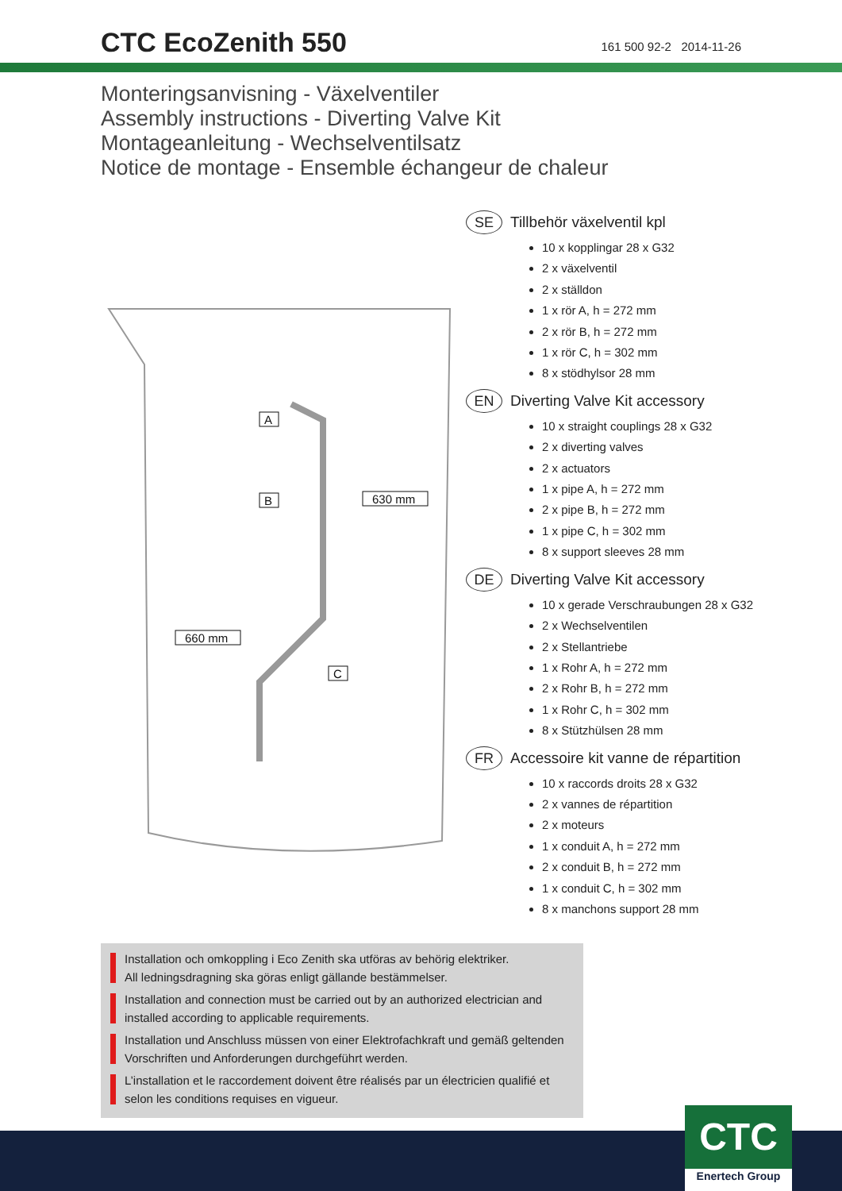CTC EcoZenith 550
161 500 92-2 2014-11-26
Monteringsanvisning - Växelventiler
Assembly instructions - Diverting Valve Kit
Montageanleitung - Wechselventilsatz
Notice de montage - Ensemble échangeur de chaleur
A
B
C
630 mm
660 mm
SE Tillbehör växelventil kpl
10 x kopplingar 28 x G32
2 x växelventil
2 x ställdon
1 x rör A, h = 272 mm
2 x rör B, h = 272 mm
1 x rör C, h = 302 mm
8 x stödhylsor 28 mm
EN Diverting Valve Kit accessory
10 x straight couplings 28 x G32
2 x diverting valves
2 x actuators
1 x pipe A, h = 272 mm
2 x pipe B, h = 272 mm
1 x pipe C, h = 302 mm
8 x support sleeves 28 mm
DE Diverting Valve Kit accessory
10 x gerade Verschraubungen 28 x G32
2 x Wechselventilen
2 x Stellantriebe
1 x Rohr A, h = 272 mm
2 x Rohr B, h = 272 mm
1 x Rohr C, h = 302 mm
8 x Stützhülsen 28 mm
FR Accessoire kit vanne de répartition
10 x raccords droits 28 x G32
2 x vannes de répartition
2 x moteurs
1 x conduit A, h = 272 mm
2 x conduit B, h = 272 mm
1 x conduit C, h = 302 mm
8 x manchons support 28 mm
Installation och omkoppling i Eco Zenith ska utföras av behörig elektriker.
All ledningsdragning ska göras enligt gällande bestämmelser.
Installation and connection must be carried out by an authorized electrician and installed according to applicable requirements.
Installation und Anschluss müssen von einer Elektrofachkraft und gemäß geltenden Vorschriften und Anforderungen durchgeführt werden.
L’installation et le raccordement doivent être réalisés par un électricien qualifié et selon les conditions requises en vigueur.
CTC
Enertech Group